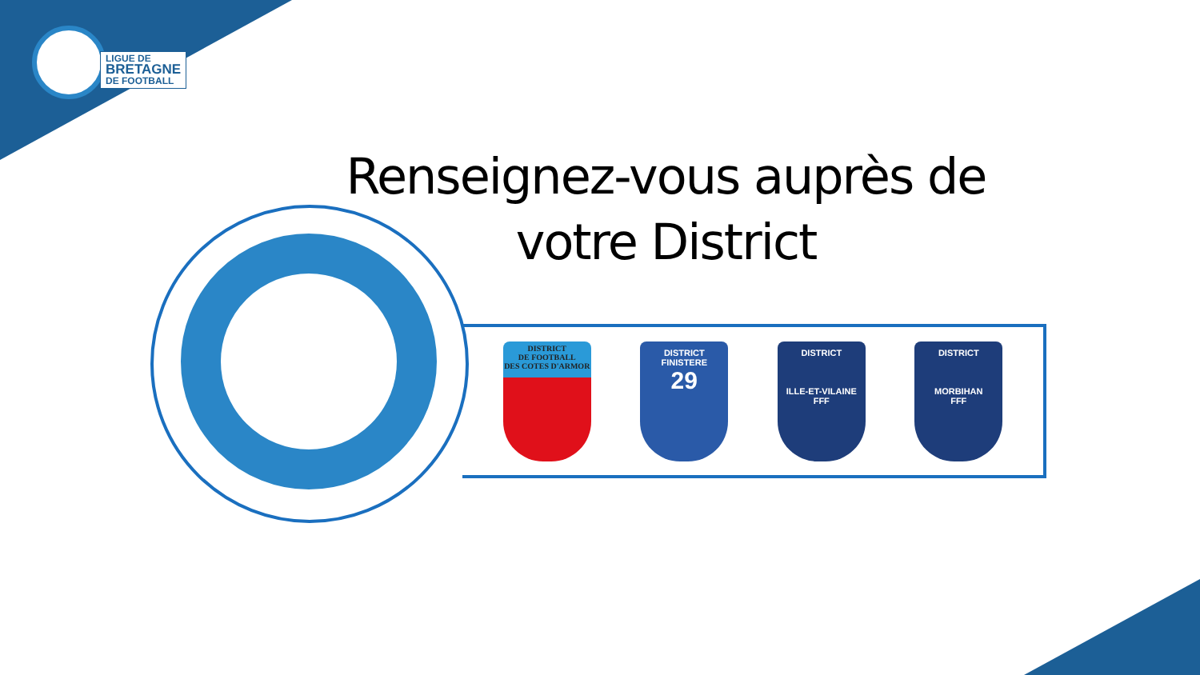LIGUE DE
BRETAGNE
DE FOOTBALL
Renseignez-vous auprès de votre District
DISTRICT
DE FOOTBALL
DES COTES D'ARMOR
DISTRICT
FINISTERE
29
DISTRICT
ILLE-ET-VILAINE
FFF
DISTRICT
MORBIHAN
FFF